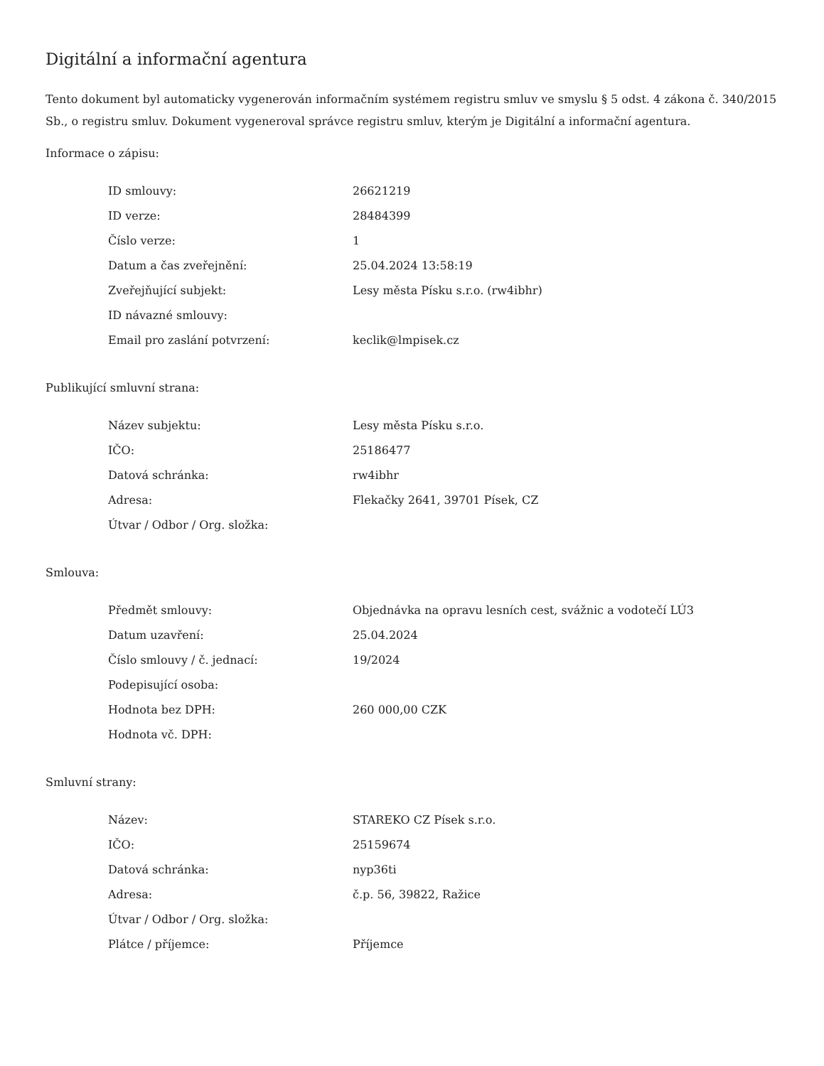Digitální a informační agentura
Tento dokument byl automaticky vygenerován informačním systémem registru smluv ve smyslu § 5 odst. 4 zákona č. 340/2015 Sb., o registru smluv. Dokument vygeneroval správce registru smluv, kterým je Digitální a informační agentura.
Informace o zápisu:
| ID smlouvy: | 26621219 |
| ID verze: | 28484399 |
| Číslo verze: | 1 |
| Datum a čas zveřejnění: | 25.04.2024 13:58:19 |
| Zveřejňující subjekt: | Lesy města Písku s.r.o. (rw4ibhr) |
| ID návazné smlouvy: | |
| Email pro zaslání potvrzení: | keclik@lmpisek.cz |
Publikující smluvní strana:
| Název subjektu: | Lesy města Písku s.r.o. |
| IČO: | 25186477 |
| Datová schránka: | rw4ibhr |
| Adresa: | Flekačky 2641, 39701 Písek, CZ |
| Útvar / Odbor / Org. složka: | |
Smlouva:
| Předmět smlouvy: | Objednávka na opravu lesních cest, svážnic a vodotečí LÚ3 |
| Datum uzavření: | 25.04.2024 |
| Číslo smlouvy / č. jednací: | 19/2024 |
| Podepisující osoba: | |
| Hodnota bez DPH: | 260 000,00 CZK |
| Hodnota vč. DPH: | |
Smluvní strany:
| Název: | STAREKO CZ Písek s.r.o. |
| IČO: | 25159674 |
| Datová schránka: | nyp36ti |
| Adresa: | č.p. 56, 39822, Ražice |
| Útvar / Odbor / Org. složka: | |
| Plátce / příjemce: | Příjemce |